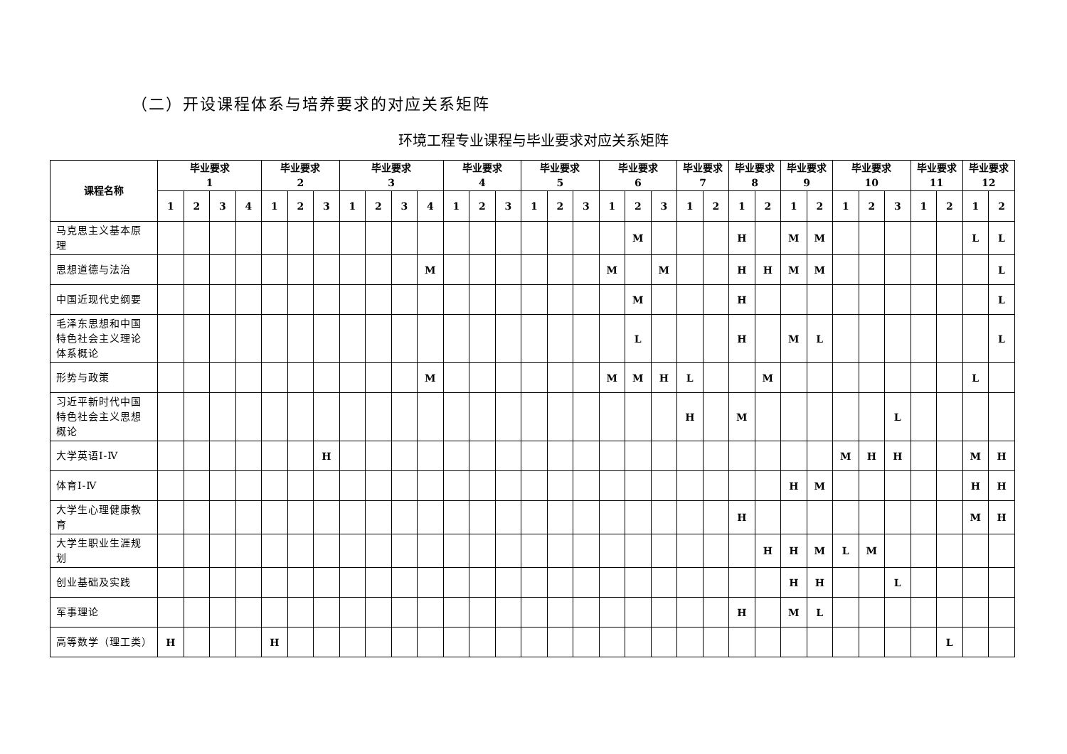（二）开设课程体系与培养要求的对应关系矩阵
环境工程专业课程与毕业要求对应关系矩阵
| 课程名称 | 毕业要求 1 | | | | 毕业要求 2 | | | 毕业要求 3 | | | | 毕业要求 4 | | | 毕业要求 5 | | | 毕业要求 6 | | | 毕业要求 7 | | 毕业要求 8 | | 毕业要求 9 | | 毕业要求 10 | | | 毕业要求 11 | | 毕业要求 12 | |
| --- | --- | --- | --- | --- | --- | --- | --- | --- | --- | --- | --- | --- | --- | --- | --- | --- | --- | --- | --- | --- | --- | --- | --- | --- | --- | --- | --- | --- | --- | --- | --- | --- | --- |
| | 1 | 2 | 3 | 4 | 1 | 2 | 3 | 1 | 2 | 3 | 4 | 1 | 2 | 3 | 1 | 2 | 3 | 1 | 2 | 3 | 1 | 2 | 1 | 2 | 1 | 2 | 1 | 2 | 3 | 1 | 2 | 1 | 2 |
| 马克思主义基本原理 | | | | | | | | | | | | | | | | | | | M | | | | H | | M | M | | | | | | L | L |
| 思想道德与法治 | | | | | | | | | | | M | | | | | | | M | | M | | | H | H | M | M | | | | | | | L |
| 中国近现代史纲要 | | | | | | | | | | | | | | | | | | | M | | | | H | | | | | | | | | | L |
| 毛泽东思想和中国特色社会主义理论体系概论 | | | | | | | | | | | | | | | | | | | L | | | | H | | M | L | | | | | | | L |
| 形势与政策 | | | | | | | | | | | M | | | | | | | M | M | H | L | | | M | | | | | | | | L | |
| 习近平新时代中国特色社会主义思想概论 | | | | | | | | | | | | | | | | | | | | | H | | M | | | | | | L | | | | |
| 大学英语Ⅰ-Ⅳ | | | | | | | H | | | | | | | | | | | | | | | | | | | | M | H | H | | | M | H |
| 体育Ⅰ-Ⅳ | | | | | | | | | | | | | | | | | | | | | | | | | H | M | | | | | | H | H |
| 大学生心理健康教育 | | | | | | | | | | | | | | | | | | | | | | | H | | | | | | | | | M | H |
| 大学生职业生涯规划 | | | | | | | | | | | | | | | | | | | | | | | | H | H | M | L | M | | | | | |
| 创业基础及实践 | | | | | | | | | | | | | | | | | | | | | | | | | H | H | | | L | | | | |
| 军事理论 | | | | | | | | | | | | | | | | | | | | | | | H | | M | L | | | | | | | |
| 高等数学（理工类） | H | | | | H | | | | | | | | | | | | | | | | | | | | | | | | | | L | | |